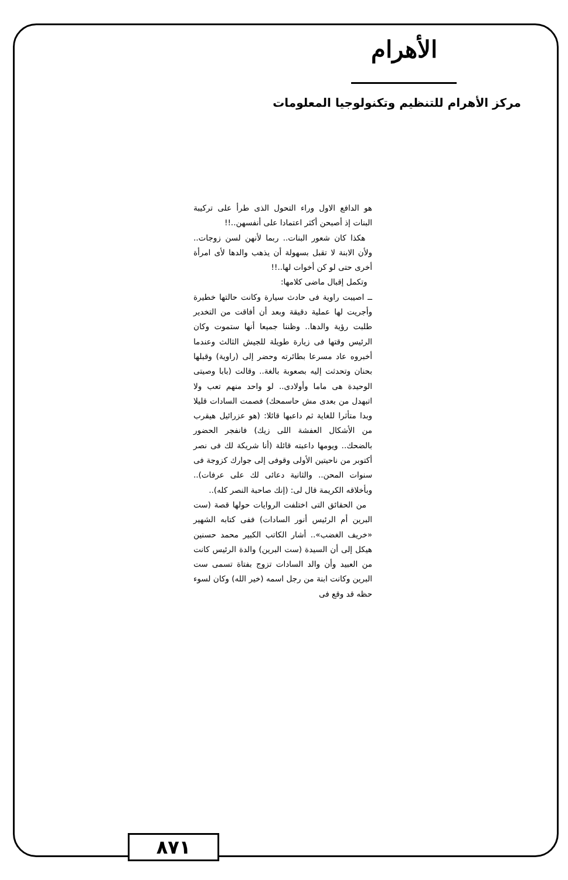الأهرام
مركز الأهرام للتنظيم وتكنولوجيا المعلومات
هو الدافع الاول وراء التحول الذى طرأ على تركيبة البنات إذ أصبحن أكثر اعتمادا على أنفسهن..!!
هكذا كان شعور البنات.. ربما لأنهن لسن زوجات.. ولأن الابنة لا تقبل بسهولة أن يذهب والدها لأى امرأة أخرى حتى لو كن أخوات لها..!!
وتكمل إقبال ماضى كلامها:
ــ اصيبت راوية فى حادث سيارة وكانت حالتها خطيرة وأجريت لها عملية دقيقة وبعد أن أفاقت من التخدير طلبت رؤية والدها.. وظننا جميعا أنها ستموت وكان الرئيس وقتها فى زيارة طويلة للجيش الثالث وعندما أخبروه عاد مسرعا بطائرته وحضر إلى (راوية) وقبلها بحنان وتحدثت إليه بصعوبة بالغة.. وقالت (بابا وصيتى الوحيدة هى ماما وأولادى.. لو واحد منهم تعب ولا اتبهدل من بعدى مش حاسمحك) فصمت السادات قليلا وبدا متأثرا للغاية ثم داعبها قائلا: (هو عزرائيل هيقرب من الأشكال العفشة اللى زيك) فانفجر الحضور بالضحك.. ويومها داعبته قائلة (أنا شريكة لك فى نصر أكتوبر من ناحيتين الأولى وقوفى إلى جوارك كزوجة فى سنوات المحن.. والثانية دعائى لك على عرفات).. وبأخلاقه الكريمة قال لى: (إنك صاحبة النصر كله)..
من الحقائق التى اختلفت الروايات حولها قصة (ست البرين أم الرئيس أنور السادات) ففى كتابه الشهير «خريف الغضب».. أشار الكاتب الكبير محمد حسنين هيكل إلى أن السيدة (ست البرين) والدة الرئيس كانت من العبيد وأن والد السادات تزوج بفتاة تسمى ست البرين وكانت ابنة من رجل اسمه (خير الله) وكان لسوء حظه قد وقع فى
٨٧١